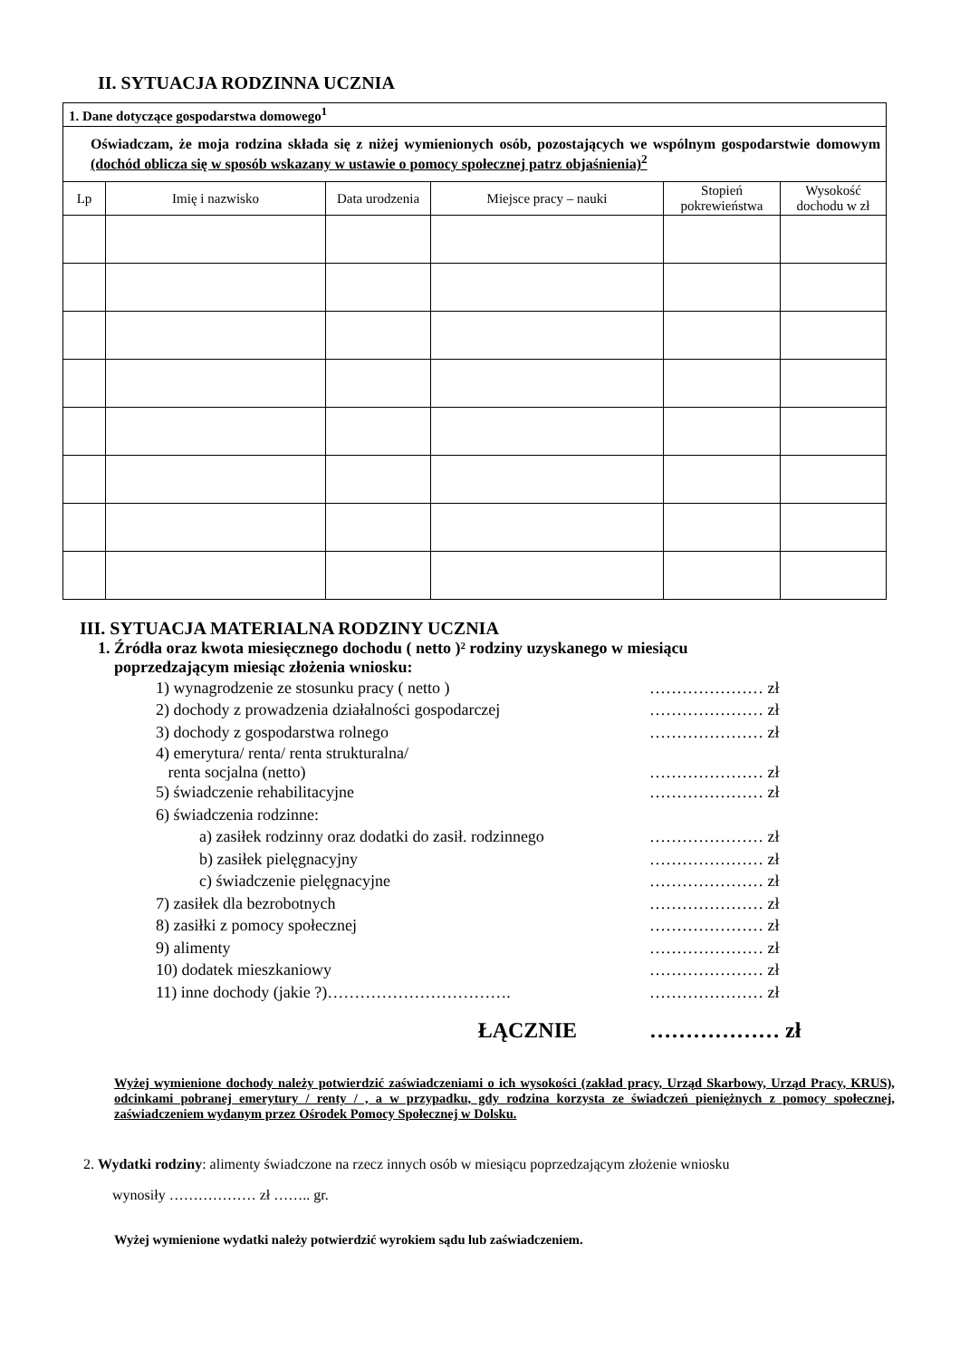II. SYTUACJA RODZINNA UCZNIA
| 1. Dane dotyczące gospodarstwa domowego<sup>1</sup> | | | | | |
| Oświadczam, że moja rodzina składa się z niżej wymienionych osób, pozostających we wspólnym gospodarstwie domowym (dochód oblicza się w sposób wskazany w ustawie o pomocy społecznej patrz objaśnienia)<sup>2</sup> | | | | | |
| Lp | Imię i nazwisko | Data urodzenia | Miejsce pracy – nauki | Stopień pokrewieństwa | Wysokość dochodu w zł |
III. SYTUACJA MATERIALNA RODZINY UCZNIA
1. Źródła oraz kwota miesięcznego dochodu ( netto )² rodziny uzyskanego w miesiącu
poprzedzającym miesiąc złożenia wniosku:
| 1) wynagrodzenie ze stosunku pracy ( netto ) | ………………… zł |
| 2) dochody z prowadzenia działalności gospodarczej | ………………… zł |
| 3) dochody z gospodarstwa rolnego | ………………… zł |
| 4) emerytura/ renta/ renta strukturalna/ renta socjalna (netto) | ………………… zł |
| 5) świadczenie rehabilitacyjne | ………………… zł |
| 6) świadczenia rodzinne: | |
| a) zasiłek rodzinny oraz dodatki do zasił. rodzinnego | ………………… zł |
| b) zasiłek pielęgnacyjny | ………………… zł |
| c) świadczenie pielęgnacyjne | ………………… zł |
| 7) zasiłek dla bezrobotnych | ………………… zł |
| 8) zasiłki z pomocy społecznej | ………………… zł |
| 9) alimenty | ………………… zł |
| 10) dodatek mieszkaniowy | ………………… zł |
| 11) inne dochody (jakie ?)……………………………. | ………………… zł |
| ŁĄCZNIE | ……………… zł |
Wyżej wymienione dochody należy potwierdzić zaświadczeniami o ich wysokości (zakład pracy, Urząd Skarbowy, Urząd Pracy, KRUS), odcinkami pobranej emerytury / renty / , a w przypadku, gdy rodzina korzysta ze świadczeń pieniężnych z pomocy społecznej, zaświadczeniem wydanym przez Ośrodek Pomocy Społecznej w Dolsku.
2. Wydatki rodziny: alimenty świadczone na rzecz innych osób w miesiącu poprzedzającym złożenie wniosku
wynosiły ……………… zł …….. gr.
Wyżej wymienione wydatki należy potwierdzić wyrokiem sądu lub zaświadczeniem.